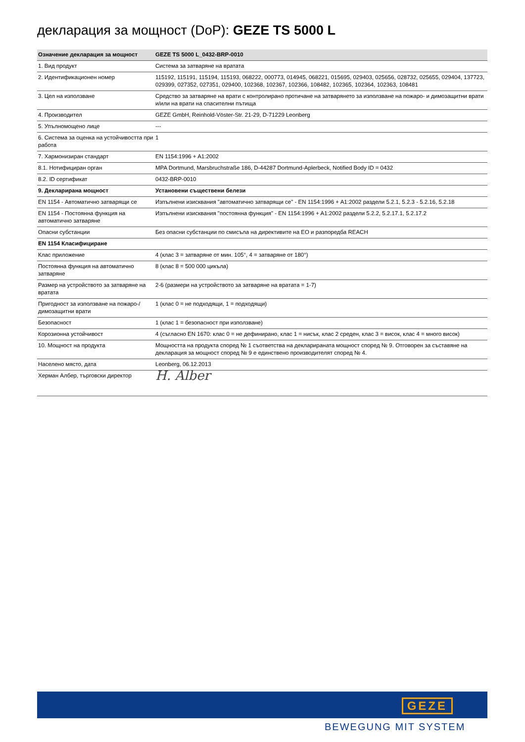декларация за мощност (DoP): GEZE TS 5000 L
| Означение декларация за мощност | GEZE TS 5000 L_0432-BRP-0010 |
| --- | --- |
| 1. Вид продукт | Система за затваряне на вратата |
| 2. Идентификационен номер | 115192, 115191, 115194, 115193, 068222, 000773, 014945, 068221, 015695, 029403, 025656, 028732, 025655, 029404, 137723, 029399, 027352, 027351, 029400, 102368, 102367, 102366, 108482, 102365, 102364, 102363, 108481 |
| 3. Цел на използване | Средство за затваряне на врати с контролирано протичане на затварянето за използване на пожаро- и димозащитни врати и/или на врати на спасителни пътища |
| 4. Производител | GEZE GmbH, Reinhold-Vöster-Str. 21-29, D-71229 Leonberg |
| 5. Упълномощено лице | --- |
| 6. Система за оценка на устойчивостта при работа | 1 |
| 7. Хармонизиран стандарт | EN 1154:1996 + A1:2002 |
| 8.1. Нотифициран орган | MPA Dortmund, Marsbruchstraße 186, D-44287 Dortmund-Aplerbeck, Notified Body ID = 0432 |
| 8.2. ID сертификат | 0432-BRP-0010 |
| 9. Декларирана мощност | Установени съществени белези |
| EN 1154 - Автоматично затварящи се | Изпълнени изисквания "автоматично затварящи се" - EN 1154:1996 + A1:2002 раздели 5.2.1, 5.2.3 - 5.2.16, 5.2.18 |
| EN 1154 - Постоянна функция на автоматично затваряне | Изпълнени изисквания "постоянна функция" - EN 1154:1996 + A1:2002 раздели 5.2.2, 5.2.17.1, 5.2.17.2 |
| Опасни субстанции | Без опасни субстанции по смисъла на директивите на ЕО и разпоредба REACH |
| EN 1154 Класифициране | |
| Клас приложение | 4 (клас 3 = затваряне от мин. 105°, 4 = затваряне от 180°) |
| Постоянна функция на автоматично затваряне | 8 (клас 8 = 500 000 цикъла) |
| Размер на устройството за затваряне на вратата | 2-6 (размери на устройството за затваряне на вратата = 1-7) |
| Пригодност за използване на пожаро-/ димозащитни врати | 1 (клас 0 = не подходящи, 1 = подходящи) |
| Безопасност | 1 (клас 1 = безопасност при използване) |
| Корозионна устойчивост | 4 (съгласно EN 1670: клас 0 = не дефинирано, клас 1 = нисък, клас 2 среден, клас 3 = висок, клас 4 = много висок) |
| 10. Мощност на продукта | Мощността на продукта според № 1 съответства на декларираната мощност според № 9. Отговорен за съставяне на декларация за мощност според № 9 е единствено производителят според № 4. |
| Населено място, дата | Leonberg, 06.12.2013 |
| Херман Албер, търговски директор | H. Alber |
GEZE
BEWEGUNG MIT SYSTEM